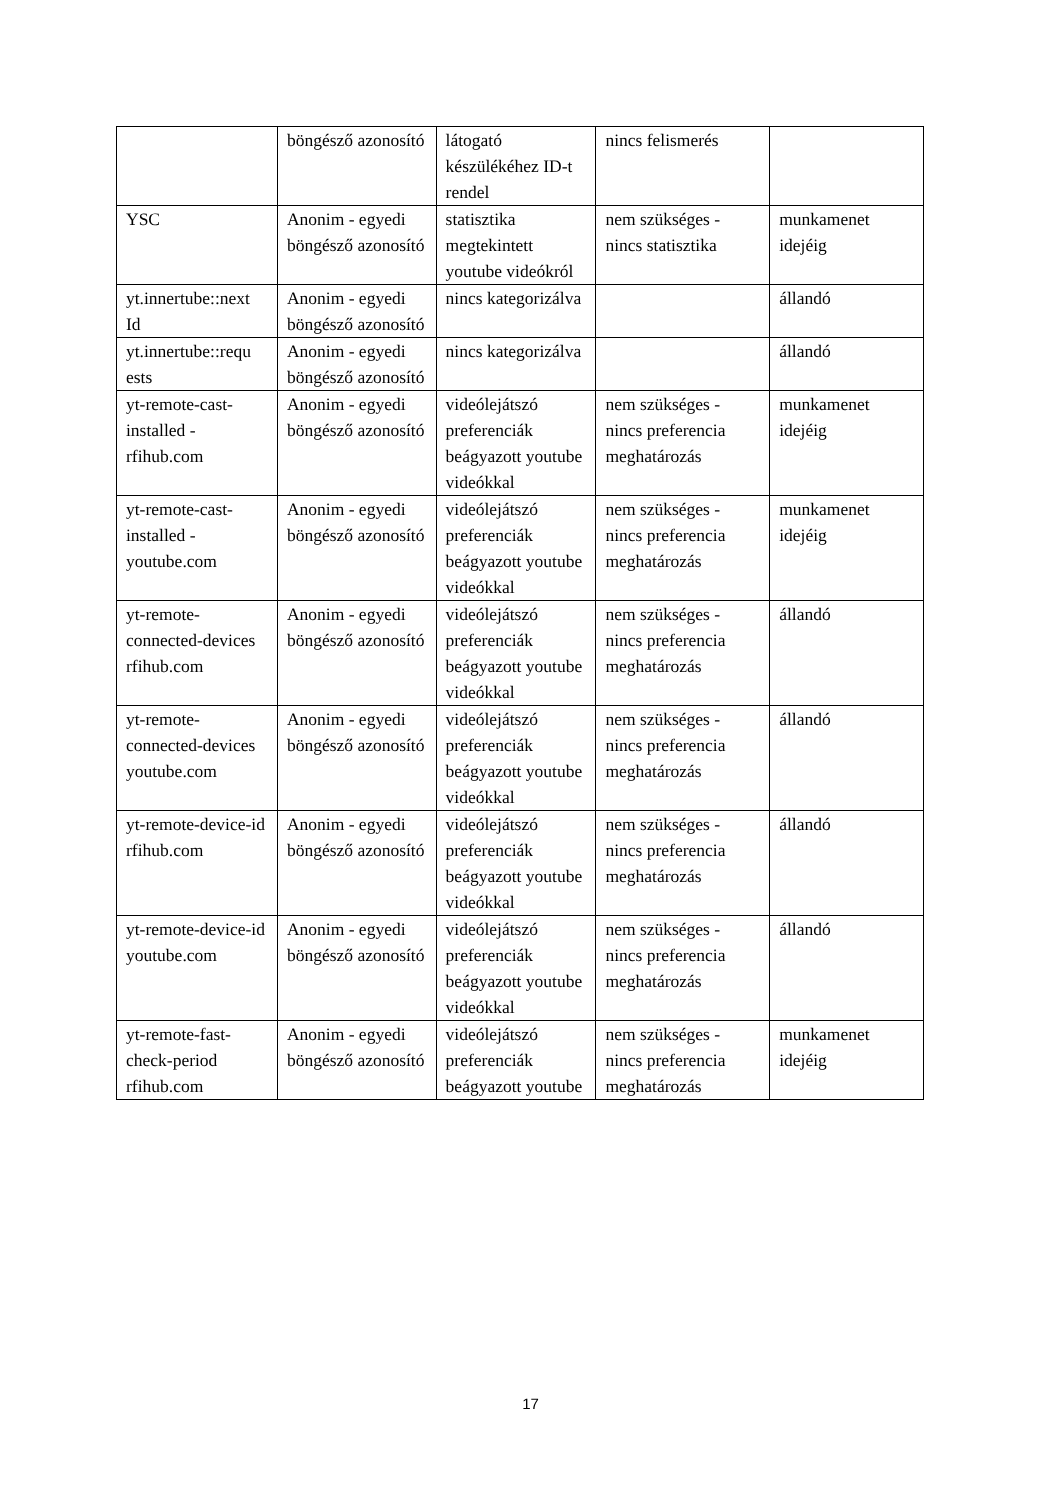| | böngésző azonosító | látogató készülékéhez ID-t rendel | nincs felismerés | |
| YSC | Anonim - egyedi böngésző azonosító | statisztika megtekintett youtube videókról | nem szükséges - nincs statisztika | munkamenet idejéig |
| yt.innertube::next Id | Anonim - egyedi böngésző azonosító | nincs kategorizálva | | állandó |
| yt.innertube::requ ests | Anonim - egyedi böngésző azonosító | nincs kategorizálva | | állandó |
| yt-remote-cast-installed - rfihub.com | Anonim - egyedi böngésző azonosító | videólejátszó preferenciák beágyazott youtube videókkal | nem szükséges - nincs preferencia meghatározás | munkamenet idejéig |
| yt-remote-cast-installed - youtube.com | Anonim - egyedi böngésző azonosító | videólejátszó preferenciák beágyazott youtube videókkal | nem szükséges - nincs preferencia meghatározás | munkamenet idejéig |
| yt-remote-connected-devices rfihub.com | Anonim - egyedi böngésző azonosító | videólejátszó preferenciák beágyazott youtube videókkal | nem szükséges - nincs preferencia meghatározás | állandó |
| yt-remote-connected-devices youtube.com | Anonim - egyedi böngésző azonosító | videólejátszó preferenciák beágyazott youtube videókkal | nem szükséges - nincs preferencia meghatározás | állandó |
| yt-remote-device-id rfihub.com | Anonim - egyedi böngésző azonosító | videólejátszó preferenciák beágyazott youtube videókkal | nem szükséges - nincs preferencia meghatározás | állandó |
| yt-remote-device-id youtube.com | Anonim - egyedi böngésző azonosító | videólejátszó preferenciák beágyazott youtube videókkal | nem szükséges - nincs preferencia meghatározás | állandó |
| yt-remote-fast-check-period rfihub.com | Anonim - egyedi böngésző azonosító | videólejátszó preferenciák beágyazott youtube | nem szükséges - nincs preferencia meghatározás | munkamenet idejéig |
17